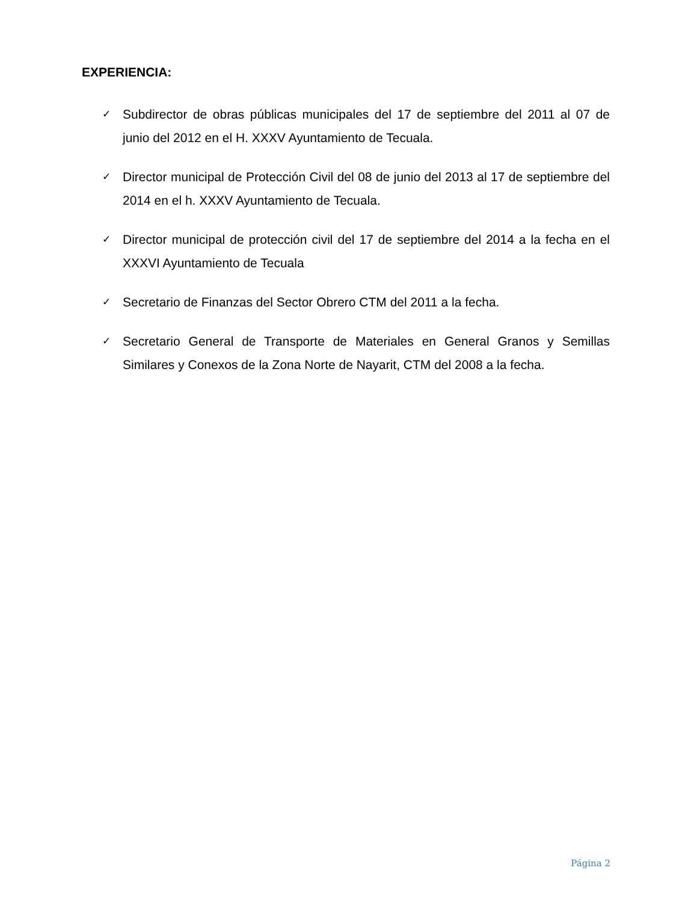EXPERIENCIA:
✓ Subdirector de obras públicas municipales del 17 de septiembre del 2011 al 07 de junio del 2012 en el H. XXXV Ayuntamiento de Tecuala.
✓ Director municipal de Protección Civil del 08 de junio del 2013 al 17 de septiembre del 2014 en el h. XXXV Ayuntamiento de Tecuala.
✓ Director municipal de protección civil del 17 de septiembre del 2014 a la fecha en el XXXVI Ayuntamiento de Tecuala
✓ Secretario de Finanzas del Sector Obrero CTM del 2011 a la fecha.
✓ Secretario General de Transporte de Materiales en General Granos y Semillas Similares y Conexos de la Zona Norte de Nayarit, CTM del 2008 a la fecha.
Página 2